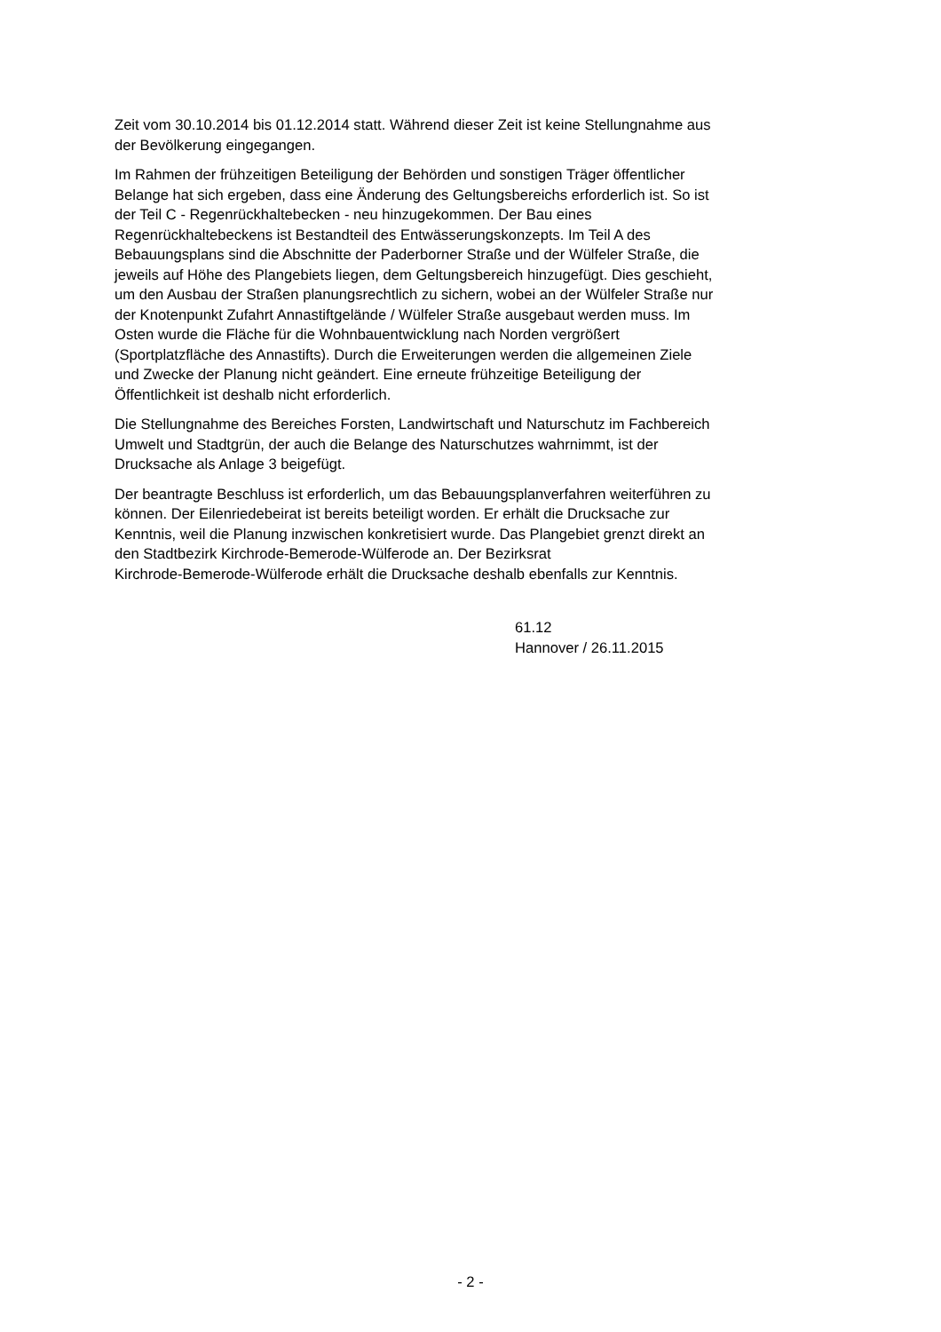Zeit vom 30.10.2014 bis 01.12.2014 statt. Während dieser Zeit ist keine Stellungnahme aus
der Bevölkerung eingegangen.
Im Rahmen der frühzeitigen Beteiligung der Behörden und sonstigen Träger öffentlicher
Belange hat sich ergeben, dass eine Änderung des Geltungsbereichs erforderlich ist. So ist
der Teil C - Regenrückhaltebecken - neu hinzugekommen. Der Bau eines
Regenrückhaltebeckens ist Bestandteil des Entwässerungskonzepts. Im Teil A des
Bebauungsplans sind die Abschnitte der Paderborner Straße und der Wülfeler Straße, die
jeweils auf Höhe des Plangebiets liegen, dem Geltungsbereich hinzugefügt. Dies geschieht,
um den Ausbau der Straßen planungsrechtlich zu sichern, wobei an der Wülfeler Straße nur
der Knotenpunkt Zufahrt Annastiftgelände / Wülfeler Straße ausgebaut werden muss. Im
Osten wurde die Fläche für die Wohnbauentwicklung nach Norden vergrößert
(Sportplatzfläche des Annastifts). Durch die Erweiterungen werden die allgemeinen Ziele
und Zwecke der Planung nicht geändert. Eine erneute frühzeitige Beteiligung der
Öffentlichkeit ist deshalb nicht erforderlich.
Die Stellungnahme des Bereiches Forsten, Landwirtschaft und Naturschutz im Fachbereich
Umwelt und Stadtgrün, der auch die Belange des Naturschutzes wahrnimmt, ist der
Drucksache als Anlage 3 beigefügt.
Der beantragte Beschluss ist erforderlich, um das Bebauungsplanverfahren weiterführen zu
können. Der Eilenriedebeirat ist bereits beteiligt worden. Er erhält die Drucksache zur
Kenntnis, weil die Planung inzwischen konkretisiert wurde. Das Plangebiet grenzt direkt an
den Stadtbezirk Kirchrode-Bemerode-Wülferode an. Der Bezirksrat
Kirchrode-Bemerode-Wülferode erhält die Drucksache deshalb ebenfalls zur Kenntnis.
61.12
Hannover / 26.11.2015
- 2 -